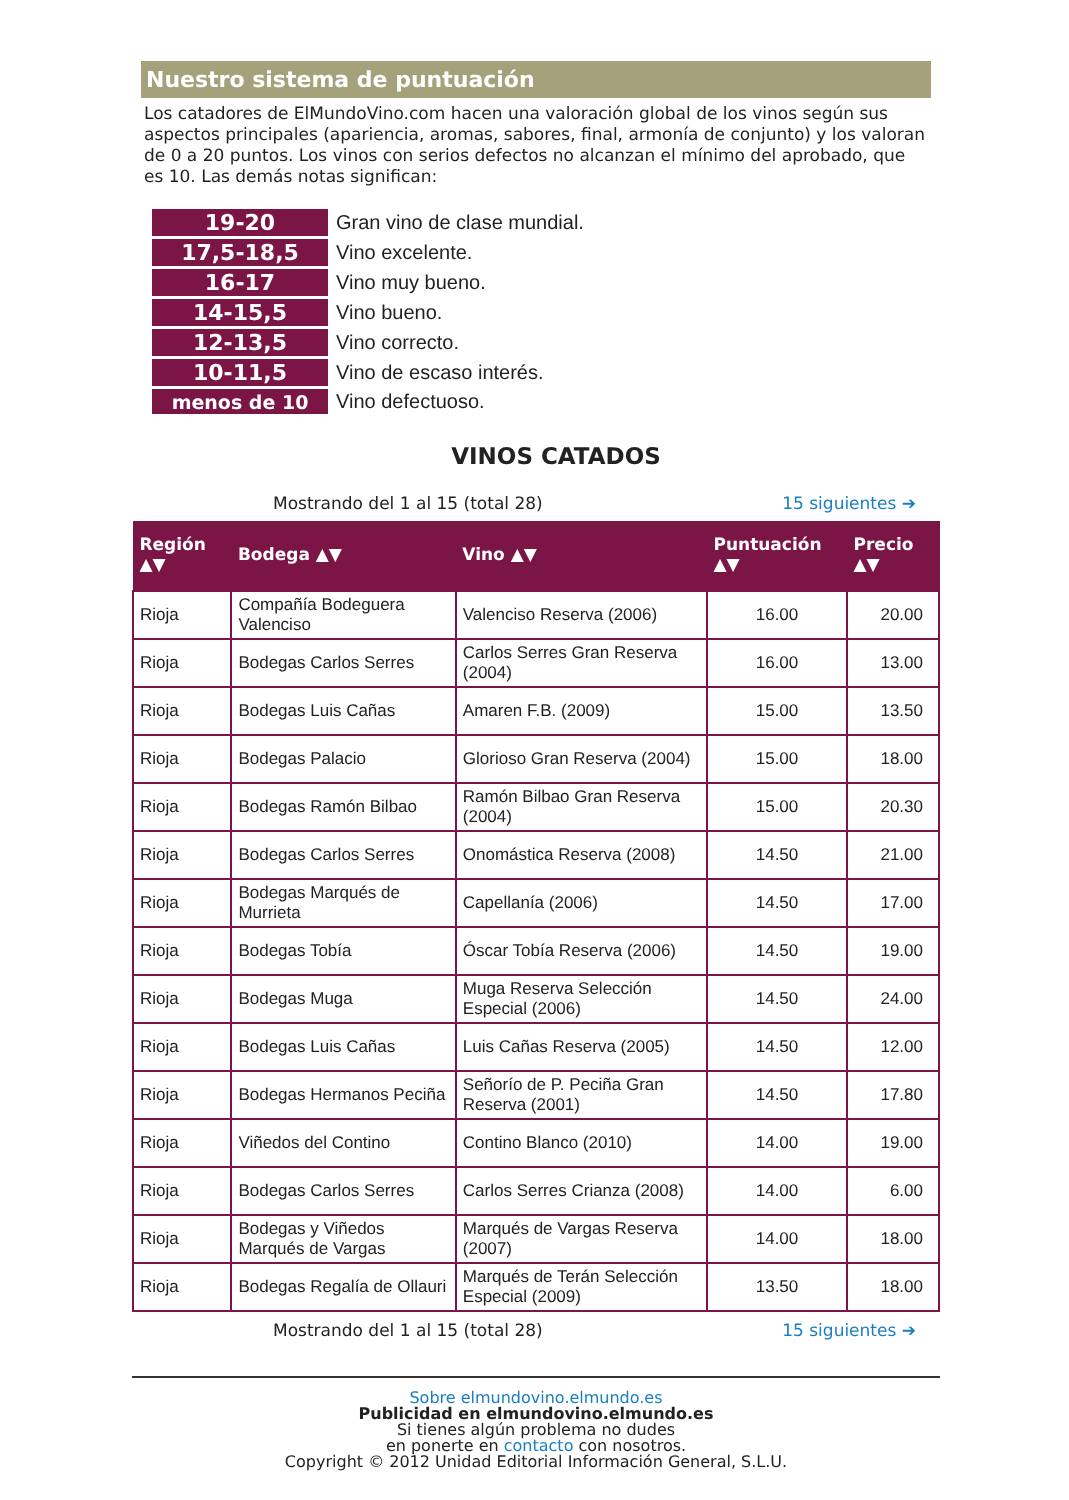Nuestro sistema de puntuación
Los catadores de ElMundoVino.com hacen una valoración global de los vinos según sus aspectos principales (apariencia, aromas, sabores, final, armonía de conjunto) y los valoran de 0 a 20 puntos. Los vinos con serios defectos no alcanzan el mínimo del aprobado, que es 10. Las demás notas significan:
| 19-20 | Gran vino de clase mundial. |
| 17,5-18,5 | Vino excelente. |
| 16-17 | Vino muy bueno. |
| 14-15,5 | Vino bueno. |
| 12-13,5 | Vino correcto. |
| 10-11,5 | Vino de escaso interés. |
| menos de 10 | Vino defectuoso. |
VINOS CATADOS
Mostrando del 1 al 15 (total 28) 15 siguientes ➔
| Región ▲▼ | Bodega ▲▼ | Vino ▲▼ | Puntuación ▲▼ | Precio ▲▼ |
| --- | --- | --- | --- | --- |
| Rioja | Compañía Bodeguera Valenciso | Valenciso Reserva (2006) | 16.00 | 20.00 |
| Rioja | Bodegas Carlos Serres | Carlos Serres Gran Reserva (2004) | 16.00 | 13.00 |
| Rioja | Bodegas Luis Cañas | Amaren F.B. (2009) | 15.00 | 13.50 |
| Rioja | Bodegas Palacio | Glorioso Gran Reserva (2004) | 15.00 | 18.00 |
| Rioja | Bodegas Ramón Bilbao | Ramón Bilbao Gran Reserva (2004) | 15.00 | 20.30 |
| Rioja | Bodegas Carlos Serres | Onomástica Reserva (2008) | 14.50 | 21.00 |
| Rioja | Bodegas Marqués de Murrieta | Capellanía (2006) | 14.50 | 17.00 |
| Rioja | Bodegas Tobía | Óscar Tobía Reserva (2006) | 14.50 | 19.00 |
| Rioja | Bodegas Muga | Muga Reserva Selección Especial (2006) | 14.50 | 24.00 |
| Rioja | Bodegas Luis Cañas | Luis Cañas Reserva (2005) | 14.50 | 12.00 |
| Rioja | Bodegas Hermanos Peciña | Señorío de P. Peciña Gran Reserva (2001) | 14.50 | 17.80 |
| Rioja | Viñedos del Contino | Contino Blanco (2010) | 14.00 | 19.00 |
| Rioja | Bodegas Carlos Serres | Carlos Serres Crianza (2008) | 14.00 | 6.00 |
| Rioja | Bodegas y Viñedos Marqués de Vargas | Marqués de Vargas Reserva (2007) | 14.00 | 18.00 |
| Rioja | Bodegas Regalía de Ollauri | Marqués de Terán Selección Especial (2009) | 13.50 | 18.00 |
Mostrando del 1 al 15 (total 28) 15 siguientes ➔
Sobre elmundovino.elmundo.es
Publicidad en elmundovino.elmundo.es
Si tienes algún problema no dudes
en ponerte en contacto con nosotros.
Copyright © 2012 Unidad Editorial Información General, S.L.U.